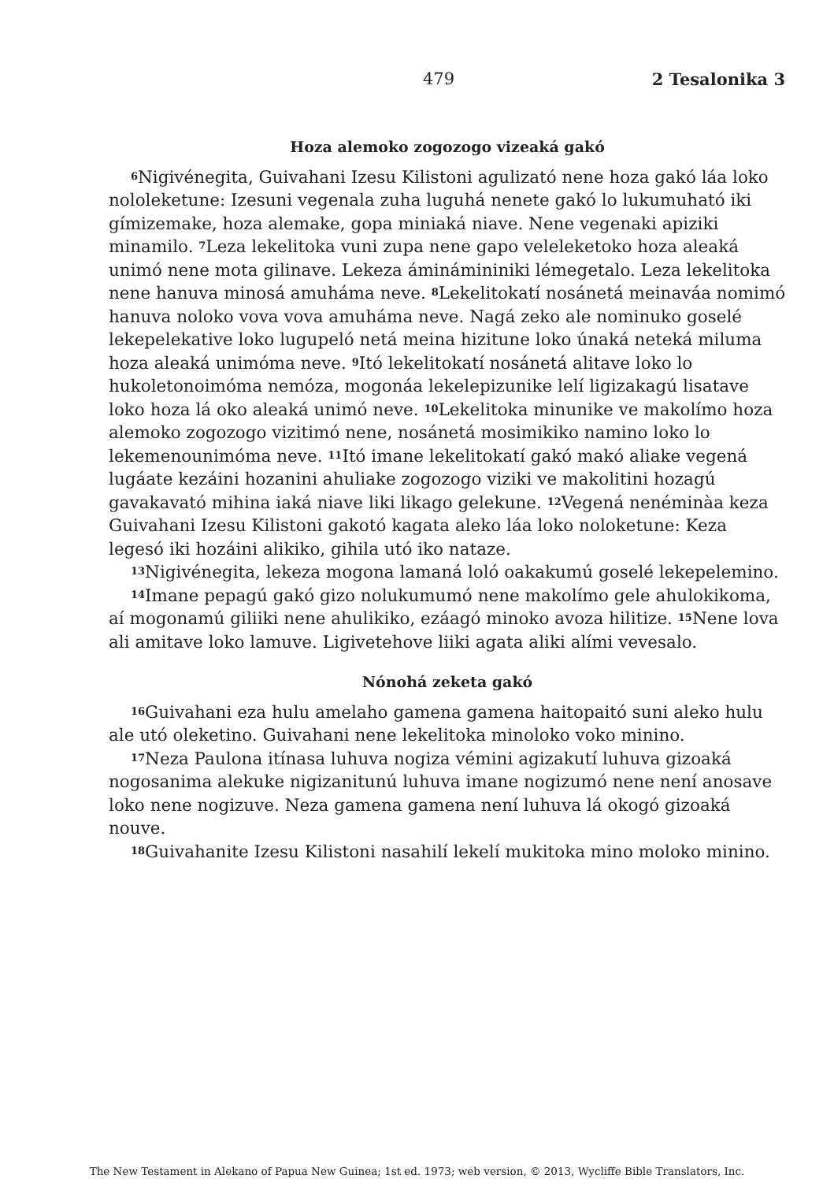479 2 Tesalonika 3
Hoza alemoko zogozogo vizeaká gakó
<sup>6</sup> Nigivénegita, Guivahani Izesu Kilistoni agulizató nene hoza gakó láa loko nololeketune: Izesuni vegenala zuha luguhá nenete gakó lo lukumuható iki gímizemake, hoza alemake, gopa miniaká niave. Nene vegenaki apiziki minamilo. <sup>7</sup>Leza lekelitoka vuni zupa nene gapo veleleketoko hoza aleaká unimó nene mota gilinave. Lekeza áminámininiki lémegetalo. Leza lekelitoka nene hanuva minosá amuháma neve. <sup>8</sup>Lekelitokatí nosánetá meinaváa nomimó hanuva noloko vova vova amuháma neve. Nagá zeko ale nominuko goselé lekepelekative loko lugupeló netá meina hizitune loko únaká neteká miluma hoza aleaká unimóma neve. <sup>9</sup>Itó lekelitokatí nosánetá alitave loko lo hukoletonoimóma nemóza, mogonáa lekelepizunike lelí ligizakagú lisatave loko hoza lá oko aleaká unimó neve. <sup>10</sup>Lekelitoka minunike ve makolímo hoza alemoko zogozogo vizitimó nene, nosánetá mosimikiko namino loko lo lekemenounimóma neve. <sup>11</sup>Itó imane lekelitokatí gakó makó aliake vegená lugáate kezáini hozanini ahuliake zogozogo viziki ve makolitini hozagú gavakavató mihina iaká niave liki likago gelekune. <sup>12</sup>Vegená nenéminàa keza Guivahani Izesu Kilistoni gakotó kagata aleko láa loko noloketune: Keza legesó iki hozáini alikiko, gihila utó iko nataze.
<sup>13</sup> Nigivénegita, lekeza mogona lamaná loló oakakumú goselé lekepelemino.
<sup>14</sup> Imane pepagú gakó gizo nolukumumó nene makolímo gele ahulokikoma, aí mogonamú giliiki nene ahulikiko, ezáagó minoko avoza hilitize. <sup>15</sup>Nene lova ali amitave loko lamuve. Ligivetehove liiki agata aliki alími vevesalo.
Nónohá zeketa gakó
<sup>16</sup> Guivahani eza hulu amelaho gamena gamena haitopaitó suni aleko hulu ale utó oleketino. Guivahani nene lekelitoka minoloko voko minino.
<sup>17</sup> Neza Paulona itínasa luhuva nogiza vémini agizakutí luhuva gizoaká nogosanima alekuke nigizanitunú luhuva imane nogizumó nene není anosave loko nene nogizuve. Neza gamena gamena není luhuva lá okogó gizoaká nouve.
<sup>18</sup> Guivahanite Izesu Kilistoni nasahilí lekelí mukitoka mino moloko minino.
The New Testament in Alekano of Papua New Guinea; 1st ed. 1973; web version, © 2013, Wycliffe Bible Translators, Inc.